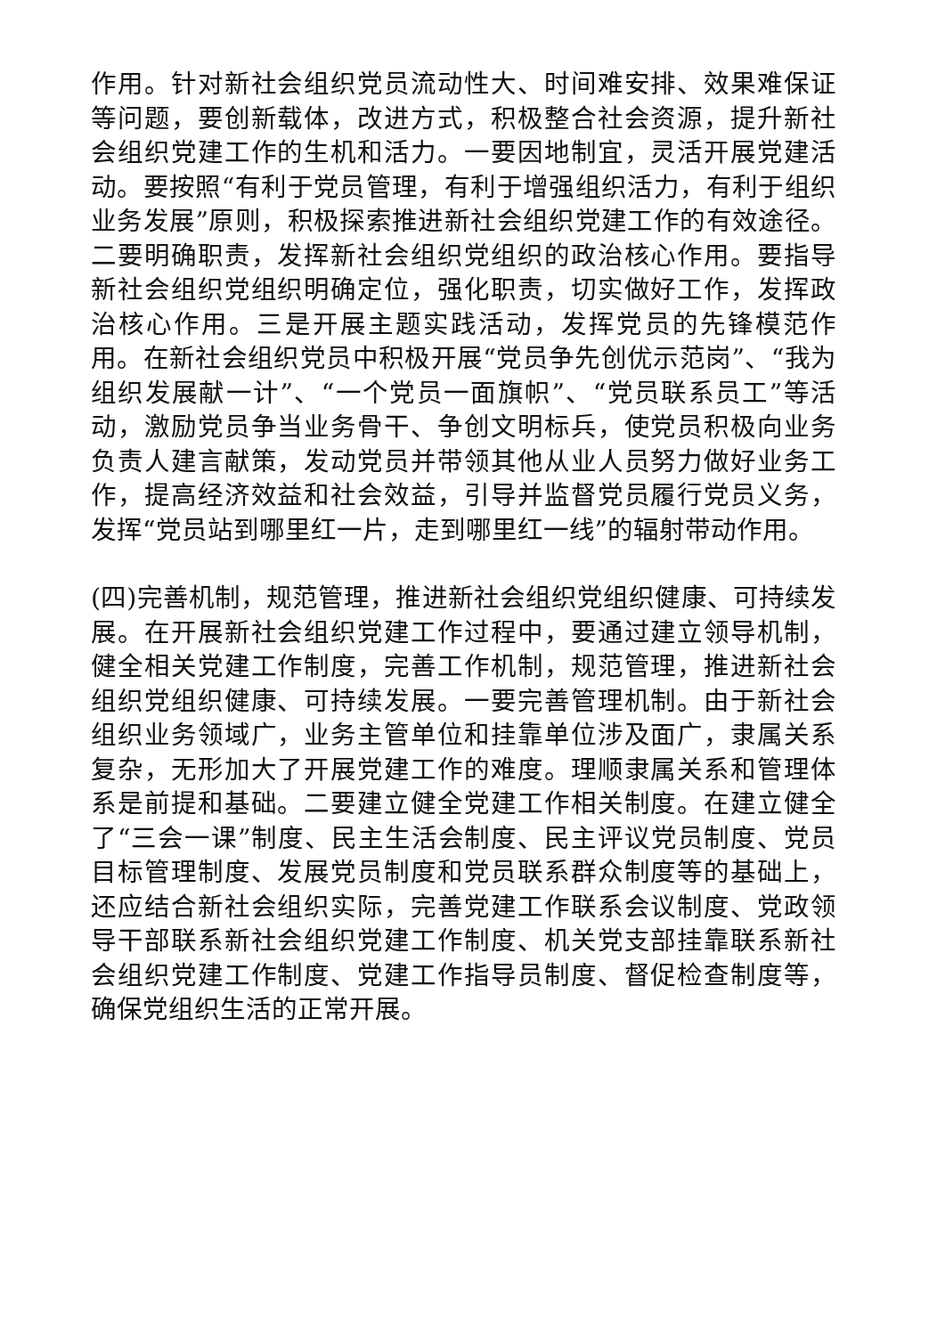作用。针对新社会组织党员流动性大、时间难安排、效果难保证等问题，要创新载体，改进方式，积极整合社会资源，提升新社会组织党建工作的生机和活力。一要因地制宜，灵活开展党建活动。要按照“有利于党员管理，有利于增强组织活力，有利于组织业务发展”原则，积极探索推进新社会组织党建工作的有效途径。二要明确职责，发挥新社会组织党组织的政治核心作用。要指导新社会组织党组织明确定位，强化职责，切实做好工作，发挥政治核心作用。三是开展主题实践活动，发挥党员的先锋模范作用。在新社会组织党员中积极开展“党员争先创优示范岗”、“我为组织发展献一计”、“一个党员一面旗帜”、“党员联系员工”等活动，激励党员争当业务骨干、争创文明标兵，使党员积极向业务负责人建言献策，发动党员并带领其他从业人员努力做好业务工作，提高经济效益和社会效益，引导并监督党员履行党员义务，发挥“党员站到哪里红一片，走到哪里红一线”的辐射带动作用。
(四)完善机制，规范管理，推进新社会组织党组织健康、可持续发展。在开展新社会组织党建工作过程中，要通过建立领导机制，健全相关党建工作制度，完善工作机制，规范管理，推进新社会组织党组织健康、可持续发展。一要完善管理机制。由于新社会组织业务领域广，业务主管单位和挂靠单位涉及面广，隶属关系复杂，无形加大了开展党建工作的难度。理顺隶属关系和管理体系是前提和基础。二要建立健全党建工作相关制度。在建立健全了“三会一课”制度、民主生活会制度、民主评议党员制度、党员目标管理制度、发展党员制度和党员联系群众制度等的基础上，还应结合新社会组织实际，完善党建工作联系会议制度、党政领导干部联系新社会组织党建工作制度、机关党支部挂靠联系新社会组织党建工作制度、党建工作指导员制度、督促检查制度等，确保党组织生活的正常开展。